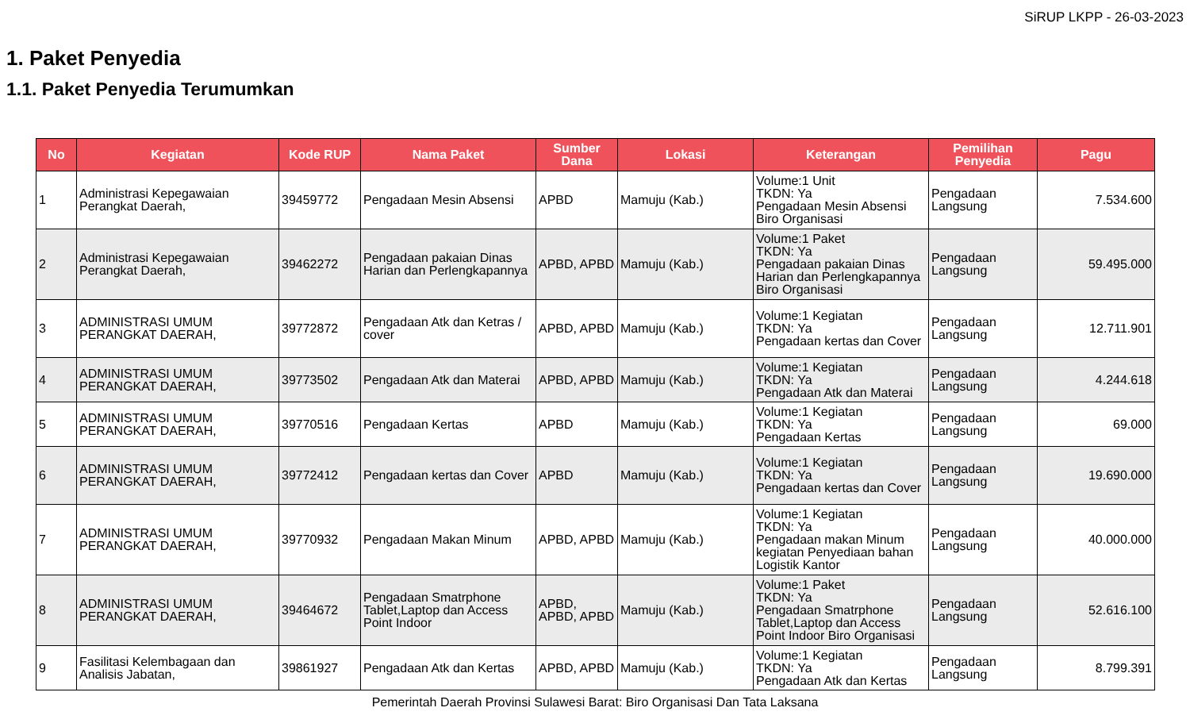SiRUP LKPP - 26-03-2023
1. Paket Penyedia
1.1. Paket Penyedia Terumumkan
| No | Kegiatan | Kode RUP | Nama Paket | Sumber Dana | Lokasi | Keterangan | Pemilihan Penyedia | Pagu |
| --- | --- | --- | --- | --- | --- | --- | --- | --- |
| 1 | Administrasi Kepegawaian Perangkat Daerah, | 39459772 | Pengadaan Mesin Absensi | APBD | Mamuju (Kab.) | Volume:1 Unit TKDN: Ya Pengadaan Mesin Absensi Biro Organisasi | Pengadaan Langsung | 7.534.600 |
| 2 | Administrasi Kepegawaian Perangkat Daerah, | 39462272 | Pengadaan pakaian Dinas Harian dan Perlengkapannya | APBD, APBD | Mamuju (Kab.) | Volume:1 Paket TKDN: Ya Pengadaan pakaian Dinas Harian dan Perlengkapannya Biro Organisasi | Pengadaan Langsung | 59.495.000 |
| 3 | ADMINISTRASI UMUM PERANGKAT DAERAH, | 39772872 | Pengadaan Atk dan Ketras / cover | APBD, APBD | Mamuju (Kab.) | Volume:1 Kegiatan TKDN: Ya Pengadaan kertas dan Cover | Pengadaan Langsung | 12.711.901 |
| 4 | ADMINISTRASI UMUM PERANGKAT DAERAH, | 39773502 | Pengadaan Atk dan Materai | APBD, APBD | Mamuju (Kab.) | Volume:1 Kegiatan TKDN: Ya Pengadaan Atk dan Materai | Pengadaan Langsung | 4.244.618 |
| 5 | ADMINISTRASI UMUM PERANGKAT DAERAH, | 39770516 | Pengadaan Kertas | APBD | Mamuju (Kab.) | Volume:1 Kegiatan TKDN: Ya Pengadaan Kertas | Pengadaan Langsung | 69.000 |
| 6 | ADMINISTRASI UMUM PERANGKAT DAERAH, | 39772412 | Pengadaan kertas dan Cover | APBD | Mamuju (Kab.) | Volume:1 Kegiatan TKDN: Ya Pengadaan kertas dan Cover | Pengadaan Langsung | 19.690.000 |
| 7 | ADMINISTRASI UMUM PERANGKAT DAERAH, | 39770932 | Pengadaan Makan Minum | APBD, APBD | Mamuju (Kab.) | Volume:1 Kegiatan TKDN: Ya Pengadaan makan Minum kegiatan Penyediaan bahan Logistik Kantor | Pengadaan Langsung | 40.000.000 |
| 8 | ADMINISTRASI UMUM PERANGKAT DAERAH, | 39464672 | Pengadaan Smatrphone Tablet,Laptop dan Access Point Indoor | APBD, APBD, APBD | Mamuju (Kab.) | Volume:1 Paket TKDN: Ya Pengadaan Smatrphone Tablet,Laptop dan Access Point Indoor Biro Organisasi | Pengadaan Langsung | 52.616.100 |
| 9 | Fasilitasi Kelembagaan dan Analisis Jabatan, | 39861927 | Pengadaan Atk dan Kertas | APBD, APBD | Mamuju (Kab.) | Volume:1 Kegiatan TKDN: Ya Pengadaan Atk dan Kertas | Pengadaan Langsung | 8.799.391 |
Pemerintah Daerah Provinsi Sulawesi Barat: Biro Organisasi Dan Tata Laksana